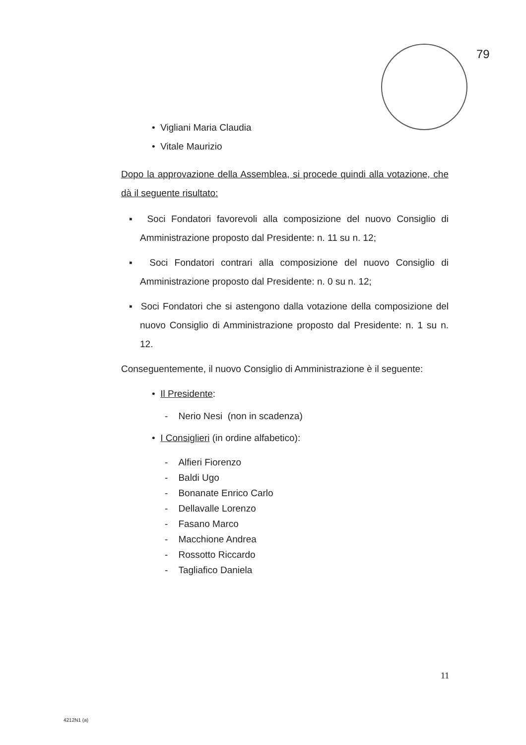79
• Vigliani Maria Claudia
• Vitale Maurizio
Dopo la approvazione della Assemblea, si procede quindi alla votazione, che dà il seguente risultato:
▪ Soci Fondatori favorevoli alla composizione del nuovo Consiglio di Amministrazione proposto dal Presidente: n. 11 su n. 12;
▪ Soci Fondatori contrari alla composizione del nuovo Consiglio di Amministrazione proposto dal Presidente: n. 0 su n. 12;
▪ Soci Fondatori che si astengono dalla votazione della composizione del nuovo Consiglio di Amministrazione proposto dal Presidente: n. 1 su n. 12.
Conseguentemente, il nuovo Consiglio di Amministrazione è il seguente:
• Il Presidente:
- Nerio Nesi (non in scadenza)
• I Consiglieri (in ordine alfabetico):
- Alfieri Fiorenzo
- Baldi Ugo
- Bonanate Enrico Carlo
- Dellavalle Lorenzo
- Fasano Marco
- Macchione Andrea
- Rossotto Riccardo
- Tagliafico Daniela
11
4212N1 (a)